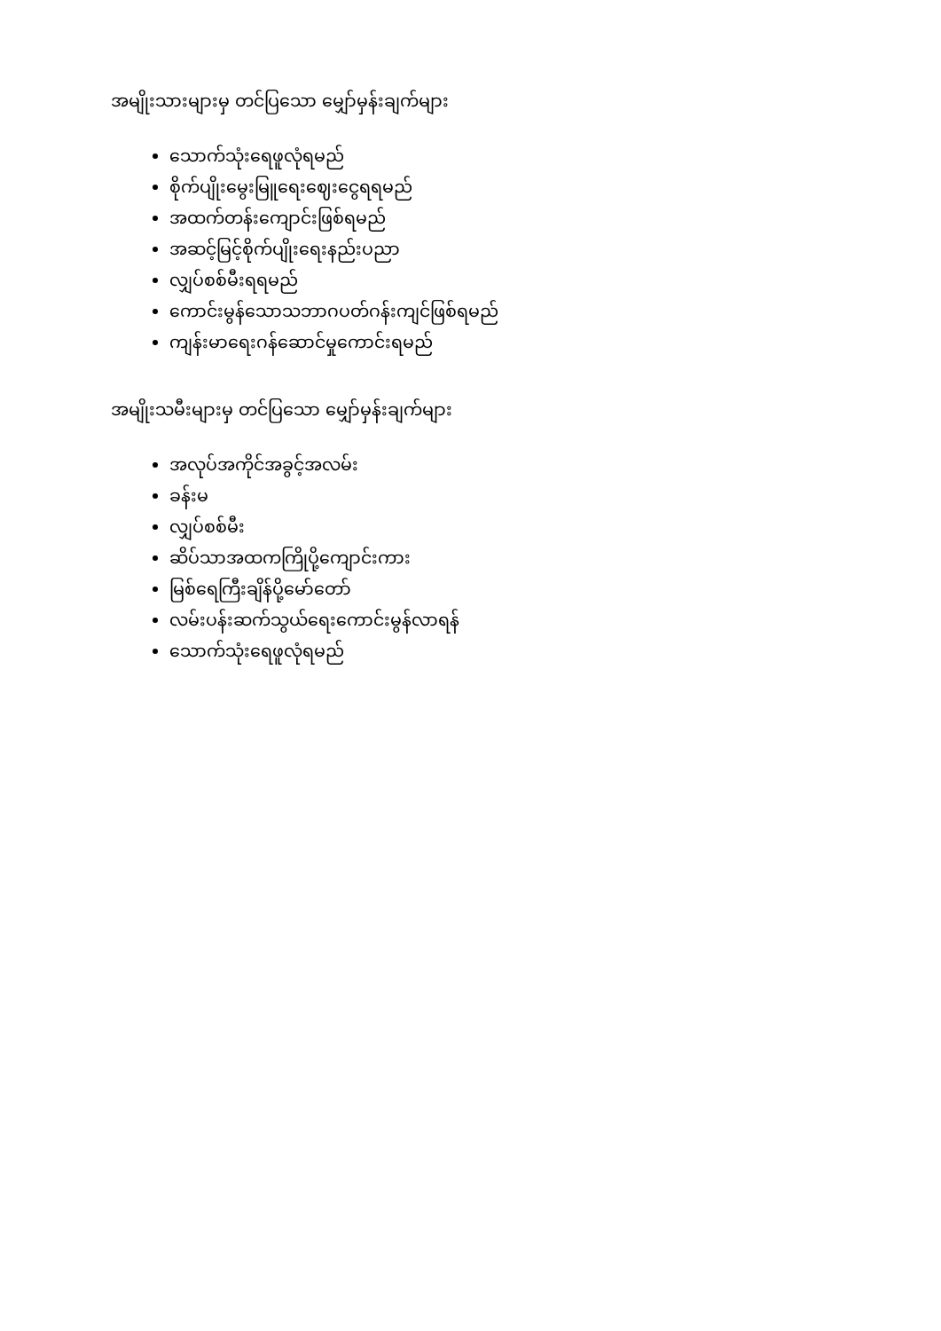အမျိုးသားများမှ တင်ပြသော မျှော်မှန်းချက်များ
သောက်သုံးရေဖူလုံရမည်
စိုက်ပျိုးမွေးမြူရေးဈေးငွေရရမည်
အထက်တန်းကျောင်းဖြစ်ရမည်
အဆင့်မြင့်စိုက်ပျိုးရေးနည်းပညာ
လျှပ်စစ်မီးရရမည်
ကောင်းမွန်သောသဘာဂပတ်ဂန်းကျင်ဖြစ်ရမည်
ကျန်းမာရေးဂန်ဆောင်မှုကောင်းရမည်
အမျိုးသမီးများမှ တင်ပြသော မျှော်မှန်းချက်များ
အလုပ်အကိုင်အခွင့်အလမ်း
ခန်းမ
လျှပ်စစ်မီး
ဆိပ်သာအထကကြိုပို့ကျောင်းကား
မြစ်ရေကြီးချိန်ပို့မော်တော်
လမ်းပန်းဆက်သွယ်ရေးကောင်းမွန်လာရန်
သောက်သုံးရေဖူလုံရမည်